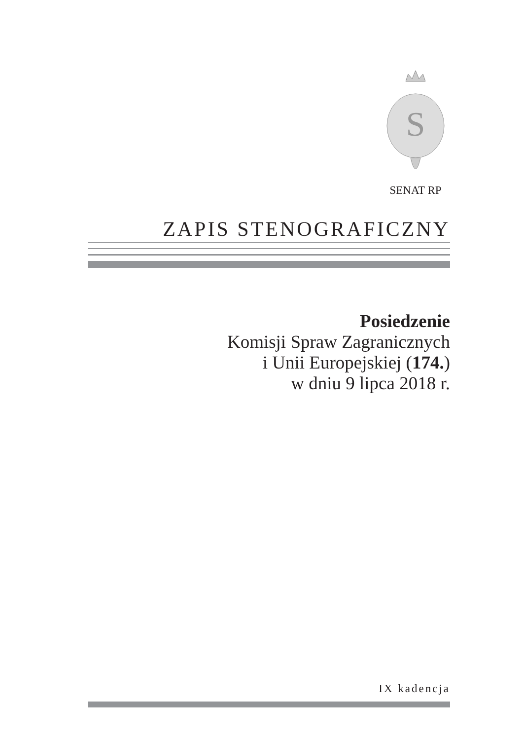S
SENAT RP
ZAPIS STENOGRAFICZNY
Posiedzenie
Komisji Spraw Zagranicznych
i Unii Europejskiej (174.)
w dniu 9 lipca 2018 r.
IX kadencja